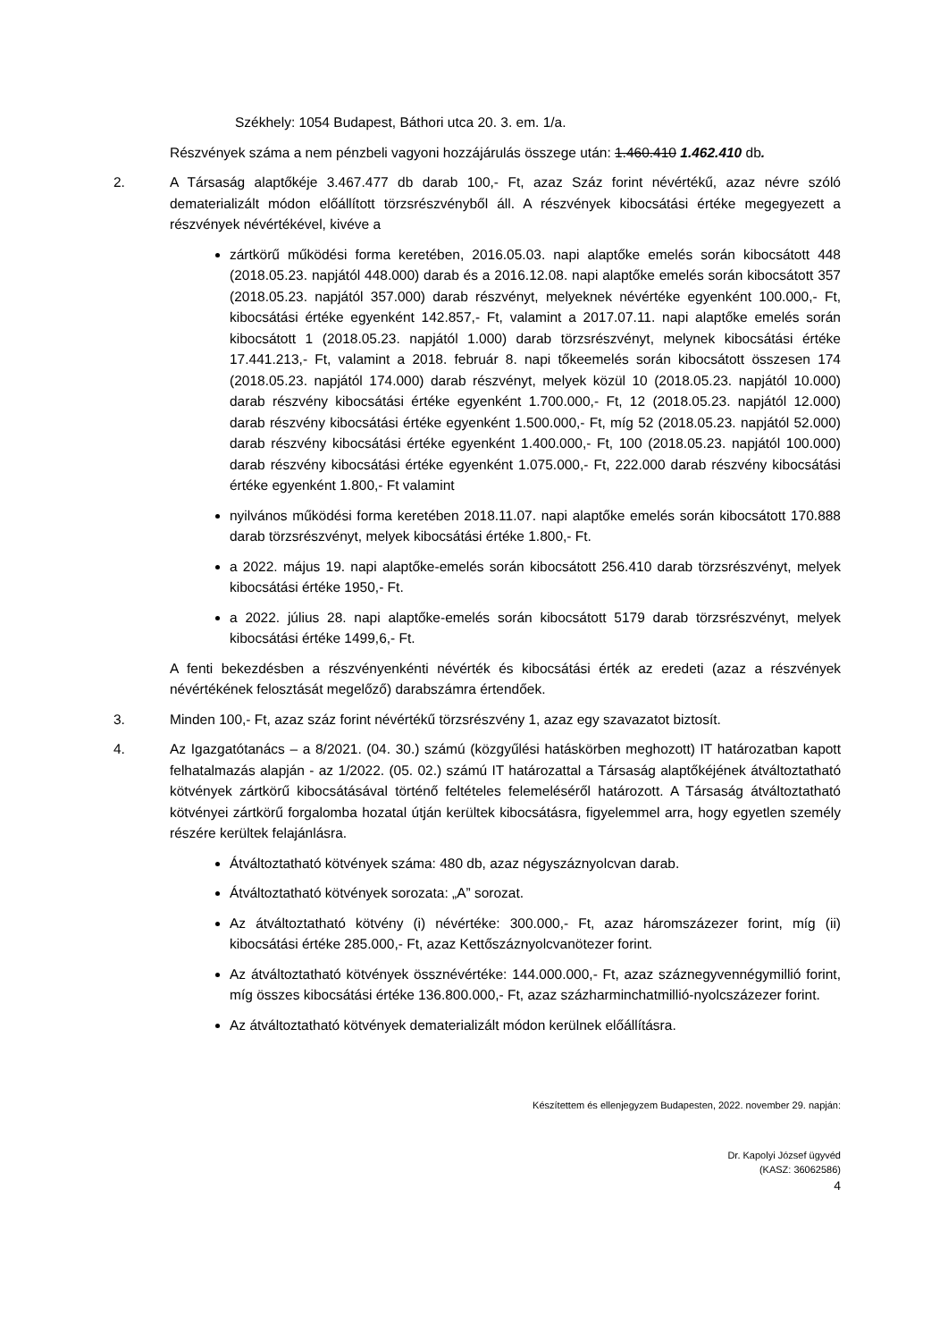Székhely: 1054 Budapest, Báthori utca 20. 3. em. 1/a.
Részvények száma a nem pénzbeli vagyoni hozzájárulás összege után: 1.460.410 1.462.410 db.
2. A Társaság alaptőkéje 3.467.477 db darab 100,- Ft, azaz Száz forint névértékű, azaz névre szóló dematerializált módon előállított törzsrészvényből áll. A részvények kibocsátási értéke megegyezett a részvények névértékével, kivéve a
zártkörű működési forma keretében, 2016.05.03. napi alaptőke emelés során kibocsátott 448 (2018.05.23. napjától 448.000) darab és a 2016.12.08. napi alaptőke emelés során kibocsátott 357 (2018.05.23. napjától 357.000) darab részvényt, melyeknek névértéke egyenként 100.000,- Ft, kibocsátási értéke egyenként 142.857,- Ft, valamint a 2017.07.11. napi alaptőke emelés során kibocsátott 1 (2018.05.23. napjától 1.000) darab törzsrészvényt, melynek kibocsátási értéke 17.441.213,- Ft, valamint a 2018. február 8. napi tőkeemelés során kibocsátott összesen 174 (2018.05.23. napjától 174.000) darab részvényt, melyek közül 10 (2018.05.23. napjától 10.000) darab részvény kibocsátási értéke egyenként 1.700.000,- Ft, 12 (2018.05.23. napjától 12.000) darab részvény kibocsátási értéke egyenként 1.500.000,- Ft, míg 52 (2018.05.23. napjától 52.000) darab részvény kibocsátási értéke egyenként 1.400.000,- Ft, 100 (2018.05.23. napjától 100.000) darab részvény kibocsátási értéke egyenként 1.075.000,- Ft, 222.000 darab részvény kibocsátási értéke egyenként 1.800,- Ft valamint
nyilvános működési forma keretében 2018.11.07. napi alaptőke emelés során kibocsátott 170.888 darab törzsrészvényt, melyek kibocsátási értéke 1.800,- Ft.
a 2022. május 19. napi alaptőke-emelés során kibocsátott 256.410 darab törzsrészvényt, melyek kibocsátási értéke 1950,- Ft.
a 2022. július 28. napi alaptőke-emelés során kibocsátott 5179 darab törzsrészvényt, melyek kibocsátási értéke 1499,6,- Ft.
A fenti bekezdésben a részvényenkénti névérték és kibocsátási érték az eredeti (azaz a részvények névértékének felosztását megelőző) darabszámra értendőek.
3. Minden 100,- Ft, azaz száz forint névértékű törzsrészvény 1, azaz egy szavazatot biztosít.
4. Az Igazgatótanács – a 8/2021. (04. 30.) számú (közgyűlési hatáskörben meghozott) IT határozatban kapott felhatalmazás alapján - az 1/2022. (05. 02.) számú IT határozattal a Társaság alaptőkéjének átváltoztatható kötvények zártkörű kibocsátásával történő feltételes felemeléséről határozott. A Társaság átváltoztatható kötvényei zártkörű forgalomba hozatal útján kerültek kibocsátásra, figyelemmel arra, hogy egyetlen személy részére kerültek felajánlásra.
Átváltoztatható kötvények száma: 480 db, azaz négyszáznyolcvan darab.
Átváltoztatható kötvények sorozata: „A” sorozat.
Az átváltoztatható kötvény (i) névértéke: 300.000,- Ft, azaz háromszázezer forint, míg (ii) kibocsátási értéke 285.000,- Ft, azaz Kettőszáznyolcvanötezer forint.
Az átváltoztatható kötvények össznévértéke: 144.000.000,- Ft, azaz száznegyvennégymillió forint, míg összes kibocsátási értéke 136.800.000,- Ft, azaz százharminchatmillió-nyolcszázezer forint.
Az átváltoztatható kötvények dematerializált módon kerülnek előállításra.
Készítettem és ellenjegyzem Budapesten, 2022. november 29. napján:
Dr. Kapolyi József ügyvéd
(KASZ: 36062586)
4